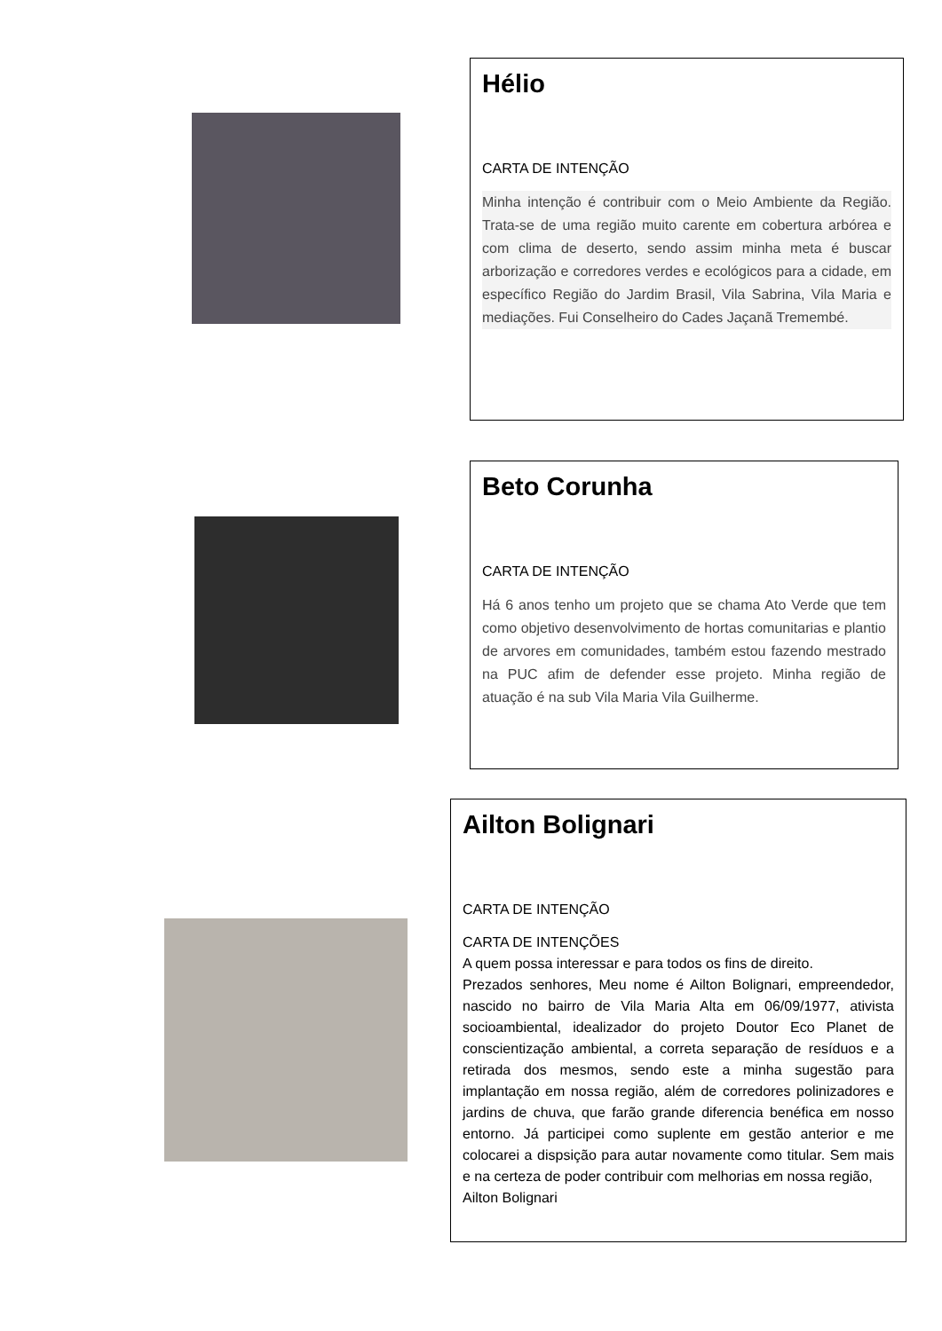Hélio
CARTA DE INTENÇÃO
Minha intenção é contribuir com o Meio Ambiente da Região. Trata-se de uma região muito carente em cobertura arbórea e com clima de deserto, sendo assim minha meta é buscar arborização e corredores verdes e ecológicos para a cidade, em específico Região do Jardim Brasil, Vila Sabrina, Vila Maria e mediações. Fui Conselheiro do Cades Jaçanã Tremembé.
Beto Corunha
CARTA DE INTENÇÃO
Há 6 anos tenho um projeto que se chama Ato Verde que tem como objetivo desenvolvimento de hortas comunitarias e plantio de arvores em comunidades, também estou fazendo mestrado na PUC afim de defender esse projeto. Minha região de atuação é na sub Vila Maria Vila Guilherme.
Ailton Bolignari
CARTA DE INTENÇÃO
CARTA DE INTENÇÕES
A quem possa interessar e para todos os fins de direito.
Prezados senhores, Meu nome é Ailton Bolignari, empreendedor, nascido no bairro de Vila Maria Alta em 06/09/1977, ativista socioambiental, idealizador do projeto Doutor Eco Planet de conscientização ambiental, a correta separação de resíduos e a retirada dos mesmos, sendo este a minha sugestão para implantação em nossa região, além de corredores polinizadores e jardins de chuva, que farão grande diferencia benéfica em nosso entorno. Já participei como suplente em gestão anterior e me colocarei a dispsição para autar novamente como titular. Sem mais e na certeza de poder contribuir com melhorias em nossa região,
Ailton Bolignari